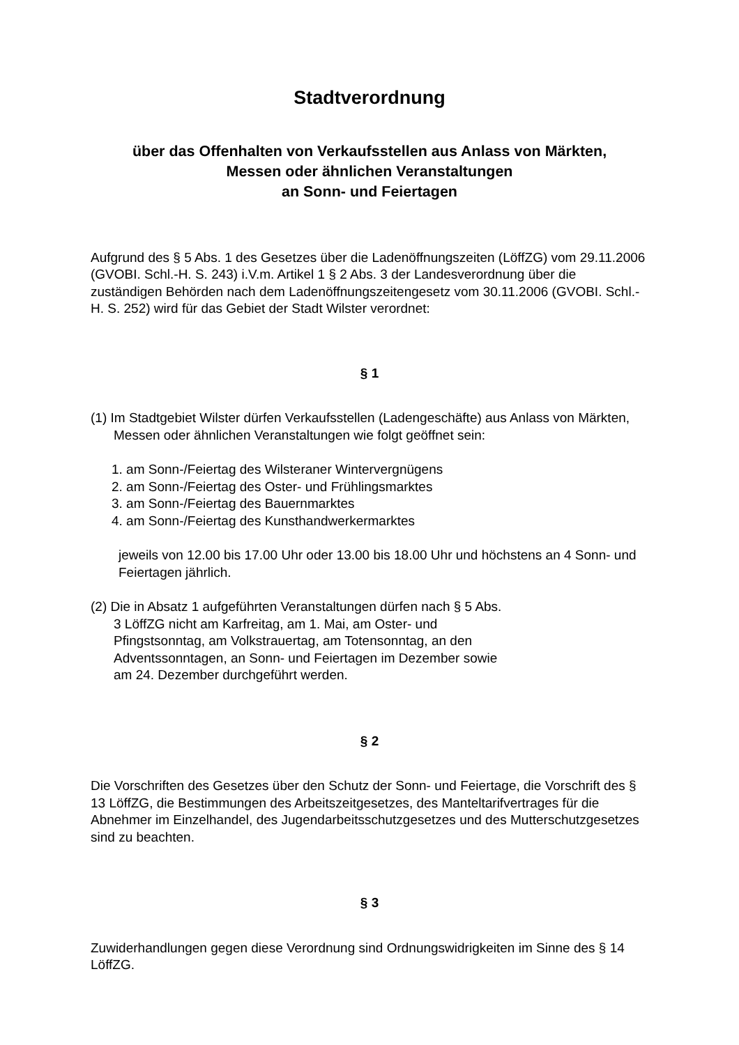Stadtverordnung
über das Offenhalten von Verkaufsstellen aus Anlass von Märkten,
Messen oder ähnlichen Veranstaltungen
an Sonn- und Feiertagen
Aufgrund des § 5 Abs. 1 des Gesetzes über die Ladenöffnungszeiten (LöffZG) vom 29.11.2006 (GVOBI. Schl.-H. S. 243) i.V.m. Artikel 1 § 2 Abs. 3 der Landesverordnung über die zuständigen Behörden nach dem Ladenöffnungszeitengesetz vom 30.11.2006 (GVOBI. Schl.-H. S. 252) wird für das Gebiet der Stadt Wilster verordnet:
§ 1
(1) Im Stadtgebiet Wilster dürfen Verkaufsstellen (Ladengeschäfte) aus Anlass von Märkten, Messen oder ähnlichen Veranstaltungen wie folgt geöffnet sein:
1. am Sonn-/Feiertag des Wilsteraner Wintervergnügens
2. am Sonn-/Feiertag des Oster- und Frühlingsmarktes
3. am Sonn-/Feiertag des Bauernmarktes
4. am Sonn-/Feiertag des Kunsthandwerkermarktes
jeweils von 12.00 bis 17.00 Uhr oder 13.00 bis 18.00 Uhr und höchstens an 4 Sonn- und Feiertagen jährlich.
(2) Die in Absatz 1 aufgeführten Veranstaltungen dürfen nach § 5 Abs. 3 LöffZG nicht am Karfreitag, am 1. Mai, am Oster- und Pfingstsonntag, am Volkstrauertag, am Totensonntag, an den Adventssonntagen, an Sonn- und Feiertagen im Dezember sowie am 24. Dezember durchgeführt werden.
§ 2
Die Vorschriften des Gesetzes über den Schutz der Sonn- und Feiertage, die Vorschrift des § 13 LöffZG, die Bestimmungen des Arbeitszeitgesetzes, des Manteltarifvertrages für die Abnehmer im Einzelhandel, des Jugendarbeitsschutzgesetzes und des Mutterschutzgesetzes sind zu beachten.
§ 3
Zuwiderhandlungen gegen diese Verordnung sind Ordnungswidrigkeiten im Sinne des § 14 LöffZG.